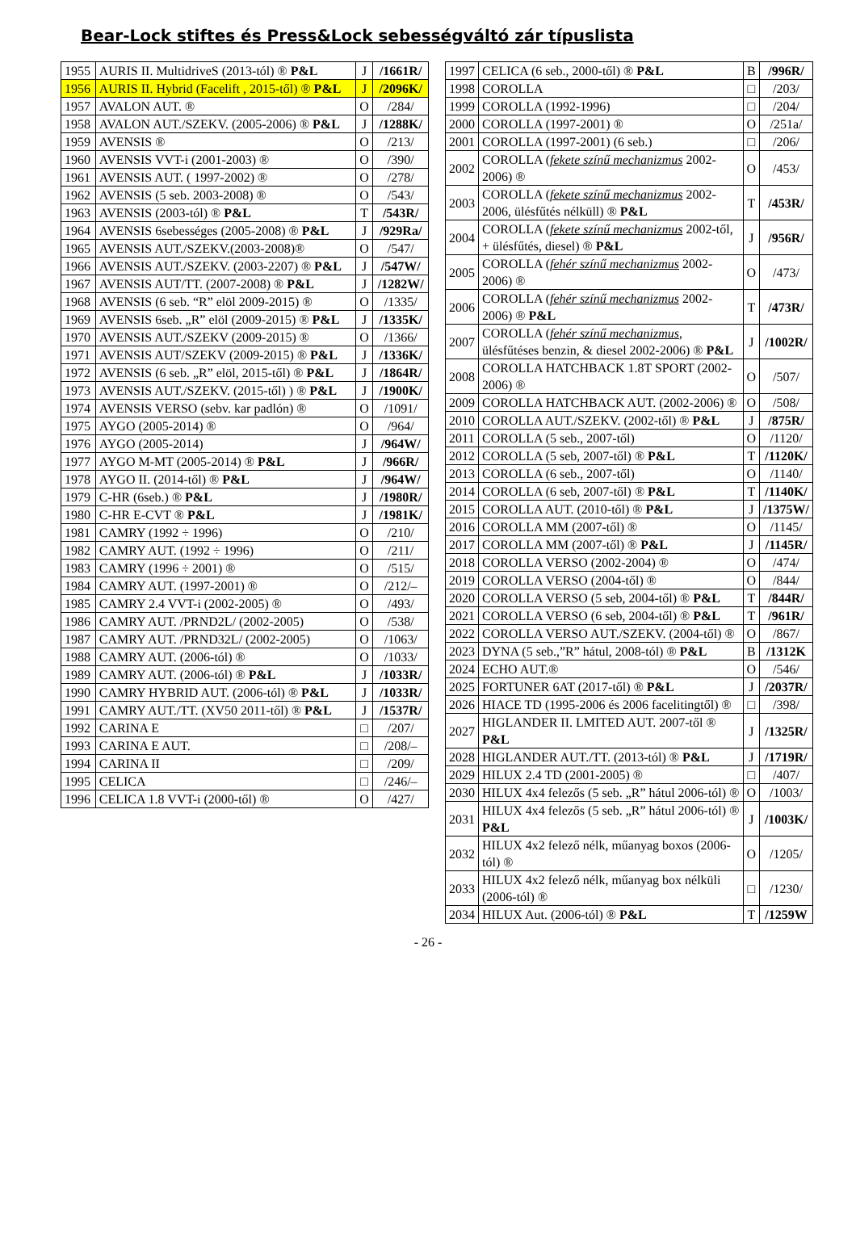Bear-Lock stiftes és Press&Lock sebességváltó zár típuslista
| 1955 | AURIS II. MultidriveS (2013-tól) ® P&L | J | /1661R/ |
| 1956 | AURIS II. Hybrid (Facelift , 2015-től) ® P&L | J | /2096K/ |
| 1957 | AVALON AUT. ® | O | /284/ |
| 1958 | AVALON AUT./SZEKV. (2005-2006) ® P&L | J | /1288K/ |
| 1959 | AVENSIS ® | O | /213/ |
| 1960 | AVENSIS VVT-i (2001-2003) ® | O | /390/ |
| 1961 | AVENSIS AUT. ( 1997-2002) ® | O | /278/ |
| 1962 | AVENSIS (5 seb. 2003-2008) ® | O | /543/ |
| 1963 | AVENSIS (2003-tól) ® P&L | T | /543R/ |
| 1964 | AVENSIS 6sebességes (2005-2008) ® P&L | J | /929Ra/ |
| 1965 | AVENSIS AUT./SZEKV.(2003-2008)® | O | /547/ |
| 1966 | AVENSIS AUT./SZEKV. (2003-2207) ® P&L | J | /547W/ |
| 1967 | AVENSIS AUT/TT. (2007-2008) ® P&L | J | /1282W/ |
| 1968 | AVENSIS (6 seb. “R” elöl 2009-2015) ® | O | /1335/ |
| 1969 | AVENSIS 6seb. „R” elöl (2009-2015) ® P&L | J | /1335K/ |
| 1970 | AVENSIS AUT./SZEKV (2009-2015) ® | O | /1366/ |
| 1971 | AVENSIS AUT/SZEKV (2009-2015) ® P&L | J | /1336K/ |
| 1972 | AVENSIS (6 seb. „R” elöl, 2015-től) ® P&L | J | /1864R/ |
| 1973 | AVENSIS AUT./SZEKV. (2015-től) ) ® P&L | J | /1900K/ |
| 1974 | AVENSIS VERSO (sebv. kar padlón) ® | O | /1091/ |
| 1975 | AYGO (2005-2014) ® | O | /964/ |
| 1976 | AYGO (2005-2014) | J | /964W/ |
| 1977 | AYGO M-MT (2005-2014) ® P&L | J | /966R/ |
| 1978 | AYGO II. (2014-től) ® P&L | J | /964W/ |
| 1979 | C-HR (6seb.) ® P&L | J | /1980R/ |
| 1980 | C-HR E-CVT ® P&L | J | /1981K/ |
| 1981 | CAMRY (1992 ÷ 1996) | O | /210/ |
| 1982 | CAMRY AUT. (1992 ÷ 1996) | O | /211/ |
| 1983 | CAMRY (1996 ÷ 2001) ® | O | /515/ |
| 1984 | CAMRY AUT. (1997-2001) ® | O | /212/– |
| 1985 | CAMRY 2.4 VVT-i (2002-2005) ® | O | /493/ |
| 1986 | CAMRY AUT. /PRND2L/ (2002-2005) | O | /538/ |
| 1987 | CAMRY AUT. /PRND32L/ (2002-2005) | O | /1063/ |
| 1988 | CAMRY AUT. (2006-tól) ® | O | /1033/ |
| 1989 | CAMRY AUT. (2006-tól) ® P&L | J | /1033R/ |
| 1990 | CAMRY HYBRID AUT. (2006-tól) ® P&L | J | /1033R/ |
| 1991 | CAMRY AUT./TT. (XV50 2011-től) ® P&L | J | /1537R/ |
| 1992 | CARINA E | □ | /207/ |
| 1993 | CARINA E AUT. | □ | /208/– |
| 1994 | CARINA II | □ | /209/ |
| 1995 | CELICA | □ | /246/– |
| 1996 | CELICA 1.8 VVT-i (2000-től) ® | O | /427/ |
| 1997 | CELICA (6 seb., 2000-től) ® P&L | B | /996R/ |
| 1998 | COROLLA | □ | /203/ |
| 1999 | COROLLA (1992-1996) | □ | /204/ |
| 2000 | COROLLA (1997-2001) ® | O | /251a/ |
| 2001 | COROLLA (1997-2001) (6 seb.) | □ | /206/ |
| 2002 | COROLLA ( fekete színű mechanizmus 2002-2006) ® | O | /453/ |
| 2003 | COROLLA ( fekete színű mechanizmus 2002-2006, ülésfűtés nélküll) ® P&L | T | /453R/ |
| 2004 | COROLLA ( fekete színű mechanizmus 2002-től, + ülésfűtés, diesel) ® P&L | J | /956R/ |
| 2005 | COROLLA ( fehér színű mechanizmus 2002-2006) ® | O | /473/ |
| 2006 | COROLLA ( fehér színű mechanizmus 2002-2006) ® P&L | T | /473R/ |
| 2007 | COROLLA ( fehér színű mechanizmus , ülésfűtéses benzin, & diesel 2002-2006) ® P&L | J | /1002R/ |
| 2008 | COROLLA HATCHBACK 1.8T SPORT (2002-2006) ® | O | /507/ |
| 2009 | COROLLA HATCHBACK AUT. (2002-2006) ® | O | /508/ |
| 2010 | COROLLA AUT./SZEKV. (2002-től) ® P&L | J | /875R/ |
| 2011 | COROLLA (5 seb., 2007-től) | O | /1120/ |
| 2012 | COROLLA (5 seb, 2007-től) ® P&L | T | /1120K/ |
| 2013 | COROLLA (6 seb., 2007-től) | O | /1140/ |
| 2014 | COROLLA (6 seb, 2007-től) ® P&L | T | /1140K/ |
| 2015 | COROLLA AUT. (2010-től) ® P&L | J | /1375W/ |
| 2016 | COROLLA MM (2007-től) ® | O | /1145/ |
| 2017 | COROLLA MM (2007-től) ® P&L | J | /1145R/ |
| 2018 | COROLLA VERSO (2002-2004) ® | O | /474/ |
| 2019 | COROLLA VERSO (2004-től) ® | O | /844/ |
| 2020 | COROLLA VERSO (5 seb, 2004-től) ® P&L | T | /844R/ |
| 2021 | COROLLA VERSO (6 seb, 2004-től) ® P&L | T | /961R/ |
| 2022 | COROLLA VERSO AUT./SZEKV. (2004-től) ® | O | /867/ |
| 2023 | DYNA (5 seb.,”R” hátul, 2008-tól) ® P&L | B | /1312K |
| 2024 | ECHO AUT.® | O | /546/ |
| 2025 | FORTUNER 6AT (2017-től) ® P&L | J | /2037R/ |
| 2026 | HIACE TD (1995-2006 és 2006 facelitingtől) ® | □ | /398/ |
| 2027 | HIGLANDER II. LMITED AUT. 2007-től ® P&L | J | /1325R/ |
| 2028 | HIGLANDER AUT./TT. (2013-tól) ® P&L | J | /1719R/ |
| 2029 | HILUX 2.4 TD (2001-2005) ® | □ | /407/ |
| 2030 | HILUX 4x4 felezős (5 seb. „R” hátul 2006-tól) ® | O | /1003/ |
| 2031 | HILUX 4x4 felezős (5 seb. „R” hátul 2006-tól) ® P&L | J | /1003K/ |
| 2032 | HILUX 4x2 felező nélk, műanyag boxos (2006-tól) ® | O | /1205/ |
| 2033 | HILUX 4x2 felező nélk, műanyag box nélküli (2006-tól) ® | □ | /1230/ |
| 2034 | HILUX Aut. (2006-tól) ® P&L | T | /1259W |
- 26 -